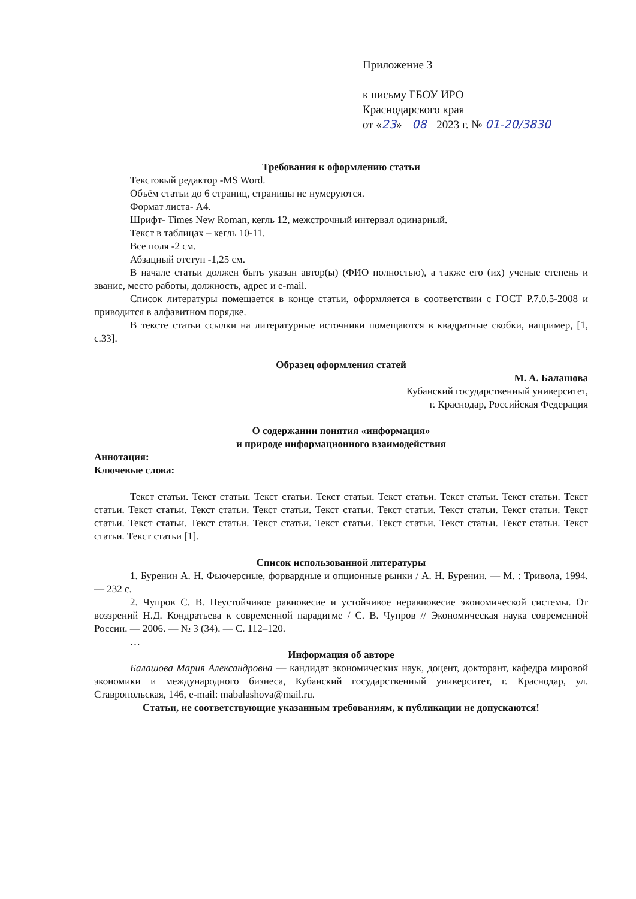Приложение 3
к письму ГБОУ ИРО
Краснодарского края
от «23» 08 2023 г. № 01-20/3830
Требования к оформлению статьи
Текстовый редактор -MS Word.
Объём статьи до 6 страниц, страницы не нумеруются.
Формат листа- А4.
Шрифт- Times New Roman, кегль 12, межстрочный интервал одинарный.
Текст в таблицах – кегль 10-11.
Все поля -2 см.
Абзацный отступ -1,25 см.
В начале статьи должен быть указан автор(ы) (ФИО полностью), а также его (их) ученые степень и звание, место работы, должность, адрес и e-mail.
Список литературы помещается в конце статьи, оформляется в соответствии с ГОСТ Р.7.0.5-2008 и приводится в алфавитном порядке.
В тексте статьи ссылки на литературные источники помещаются в квадратные скобки, например, [1, с.33].
Образец оформления статей
М. А. Балашова
Кубанский государственный университет,
г. Краснодар, Российская Федерация
О содержании понятия «информация»
и природе информационного взаимодействия
Аннотация:
Ключевые слова:
Текст статьи. Текст статьи. Текст статьи. Текст статьи. Текст статьи. Текст статьи. Текст статьи. Текст статьи. Текст статьи. Текст статьи. Текст статьи. Текст статьи. Текст статьи. Текст статьи. Текст статьи. Текст статьи. Текст статьи. Текст статьи. Текст статьи. Текст статьи. Текст статьи. Текст статьи. Текст статьи. Текст статьи. Текст статьи [1].
Список использованной литературы
1. Буренин А. Н. Фьючерсные, форвардные и опционные рынки / А. Н. Буренин. — М. : Тривола, 1994. — 232 с.
2. Чупров С. В. Неустойчивое равновесие и устойчивое неравновесие экономической системы. От воззрений Н.Д. Кондратьева к современной парадигме / С. В. Чупров // Экономическая наука современной России. — 2006. — № 3 (34). — С. 112–120.
…
Информация об авторе
Балашова Мария Александровна — кандидат экономических наук, доцент, докторант, кафедра мировой экономики и международного бизнеса, Кубанский государственный университет, г. Краснодар, ул. Ставропольская, 146, e-mail: mabalashova@mail.ru.
Статьи, не соответствующие указанным требованиям, к публикации не допускаются!